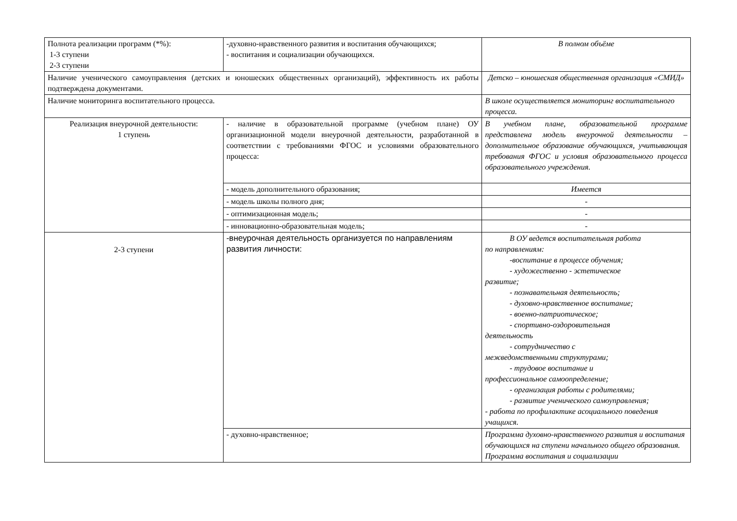| Полнота реализации программ (*%): 1-3 ступени 2-3 ступени | -духовно-нравственного развития и воспитания обучающихся; - воспитания и социализации обучающихся. | В полном объёме |
| Наличие ученического самоуправления (детских и юношеских общественных организаций), эффективность их работы подтверждена документами. | | Детско – юношеская общественная организация «СМИД» |
| Наличие мониторинга воспитательного процесса. | | В школе осуществляется мониторинг воспитательного процесса. |
| Реализация внеурочной деятельности: 1 ступень | - наличие в образовательной программе (учебном плане) ОУ организационной модели внеурочной деятельности, разработанной в соответствии с требованиями ФГОС и условиями образовательного процесса: | В учебном плане, образовательной программе представлена модель внеурочной деятельности – дополнительное образование обучающихся, учитывающая требования ФГОС и условия образовательного процесса образовательного учреждения. |
| | - модель дополнительного образования; | Имеется |
| | - модель школы полного дня; | - |
| | - оптимизационная модель; | - |
| | - инновационно-образовательная модель; | - |
| 2-3 ступени | -внеурочная деятельность организуется по направлениям развития личности: | В ОУ ведется воспитательная работа по направлениям: -воспитание в процессе обучения; - художественно - эстетическое развитие; - познавательная деятельность; - духовно-нравственное воспитание; - военно-патриотическое; - спортивно-оздоровительная деятельность - сотрудничество с межведомственными структурами; - трудовое воспитание и профессиональное самоопределение; - организация работы с родителями; - развитие ученического самоуправления; - работа по профилактике асоциального поведения учащихся. |
| | - духовно-нравственное; | Программа духовно-нравственного развития и воспитания обучающихся на ступени начального общего образования. Программа воспитания и социализации |